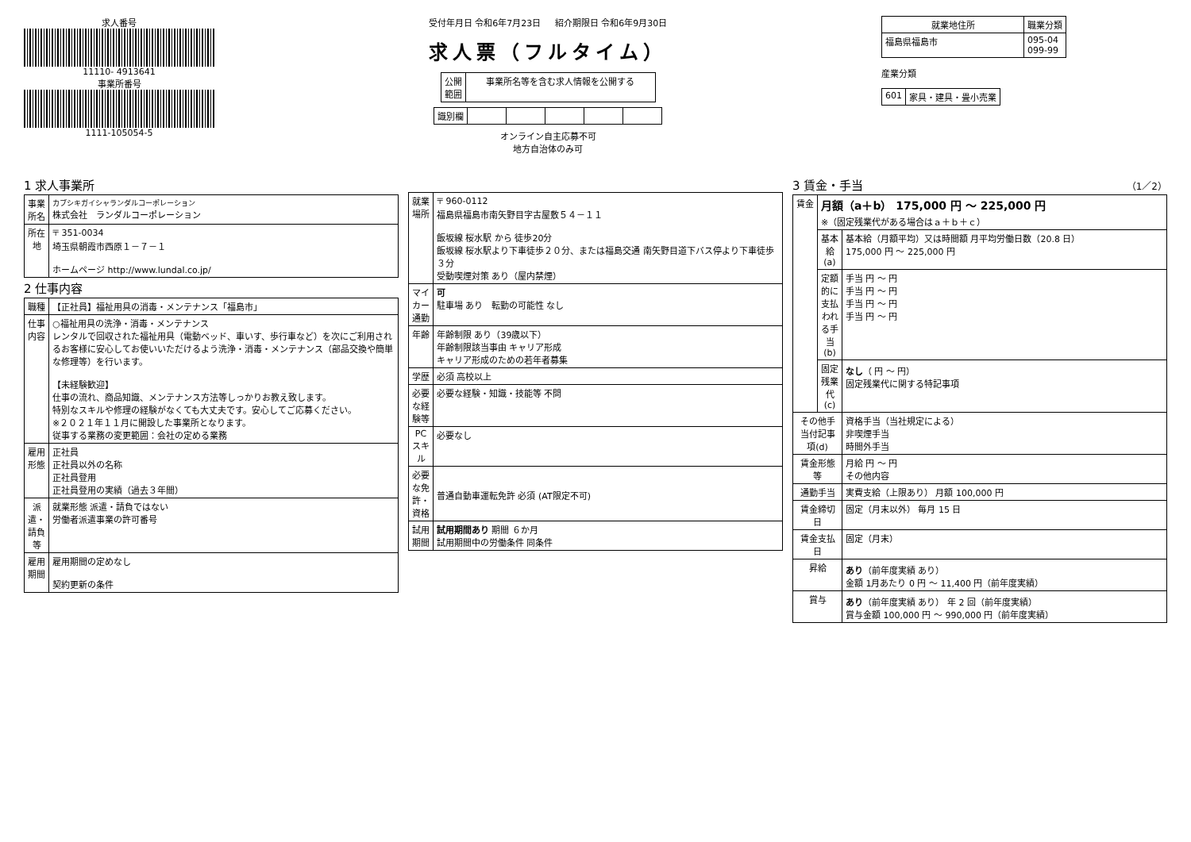求人番号
11110- 4913641
事業所番号
1111-105054-5
受付年月日 令和6年7月23日 紹介期限日 令和6年9月30日
求人票（フルタイム）
| 公開 範囲 | 事業所名等を含む求人情報を公開する |
| 識別欄 | | | | | |
オンライン自主応募不可
地方自治体のみ可
| 就業地住所 | 職業分類 |
| --- | --- |
| 福島県福島市 | 095-04 099-99 |
産業分類
| 601 | 家具・建具・畳小売業 |
1 求人事業所
| 事業所名 | カブシキガイシャランダルコーポレーション 株式会社 ランダルコーポレーション |
| 所在地 | 〒 351-0034 埼玉県朝霞市西原１－７－１ ホームページ http://www.lundal.co.jp/ |
2 仕事内容
| 職種 | 【正社員】福祉用具の消毒・メンテナンス「福島市」 |
| 仕事内容 | ○福祉用具の洗浄・消毒・メンテナンス レンタルで回収された福祉用具（電動ベッド、車いす、歩行車など）を次にご利用されるお客様に安心してお使いいただけるよう洗浄・消毒・メンテナンス（部品交換や簡単な修理等）を行います。 【未経験歓迎】 仕事の流れ、商品知識、メンテナンス方法等しっかりお教え致します。 特別なスキルや修理の経験がなくても大丈夫です。安心してご応募ください。 ※２０２１年１１月に開設した事業所となります。 従事する業務の変更範囲：会社の定める業務 |
| 雇用形態 | 正社員 正社員以外の名称 正社員登用 正社員登用の実績（過去３年間） |
| 派遣・請負等 | 就業形態 派遣・請負ではない 労働者派遣事業の許可番号 |
| 雇用期間 | 雇用期間の定めなし 契約更新の条件 |
| 就業場所 | 〒 960-0112 福島県福島市南矢野目字古屋敷５４－１１ 飯坂線 桜水駅 から 徒歩20分 飯坂線 桜水駅より下車徒歩２０分、または福島交通 南矢野目道下バス停より下車徒歩３分 受動喫煙対策 あり（屋内禁煙） |
| マイカー通勤 | 可 駐車場 あり 転勤の可能性 なし |
| 年齢 | 年齢制限 あり（39歳以下） 年齢制限該当事由 キャリア形成 キャリア形成のための若年者募集 |
| 学歴 | 必須 高校以上 |
| 必要な経験等 | 必要な経験・知識・技能等 不問 |
| PCスキル | 必要なし |
| 必要な免許・資格 | 普通自動車運転免許 必須 (AT限定不可) |
| 試用期間 | 試用期間あり 期間 ６か月 試用期間中の労働条件 同条件 |
3 賃金・手当 （1／2）
| 賃金 | 月額（a＋b） 175,000 円 ～ 225,000 円 ※（固定残業代がある場合はａ＋ｂ＋ｃ） | |
| | 基本給(a) | 基本給（月額平均）又は時間額 月平均労働日数（20.8 日） 175,000 円 ～ 225,000 円 |
| | 定額的に支払われる手当(b) | 手当 円 ～ 円 手当 円 ～ 円 手当 円 ～ 円 手当 円 ～ 円 |
| | 固定残業代(c) | なし （ 円 ～ 円） 固定残業代に関する特記事項 |
| その他手当付記事項(d) | | 資格手当（当社規定による） 非喫煙手当 時間外手当 |
| 賃金形態等 | | 月給 円 ～ 円 その他内容 |
| 通勤手当 | | 実費支給（上限あり） 月額 100,000 円 |
| 賃金締切日 | | 固定（月末以外） 毎月 15 日 |
| 賃金支払日 | | 固定（月末） |
| 昇給 | | あり （前年度実績 あり） 金額 1月あたり 0 円 ～ 11,400 円（前年度実績） |
| 賞与 | | あり （前年度実績 あり） 年 2 回（前年度実績） 賞与金額 100,000 円 ～ 990,000 円（前年度実績） |